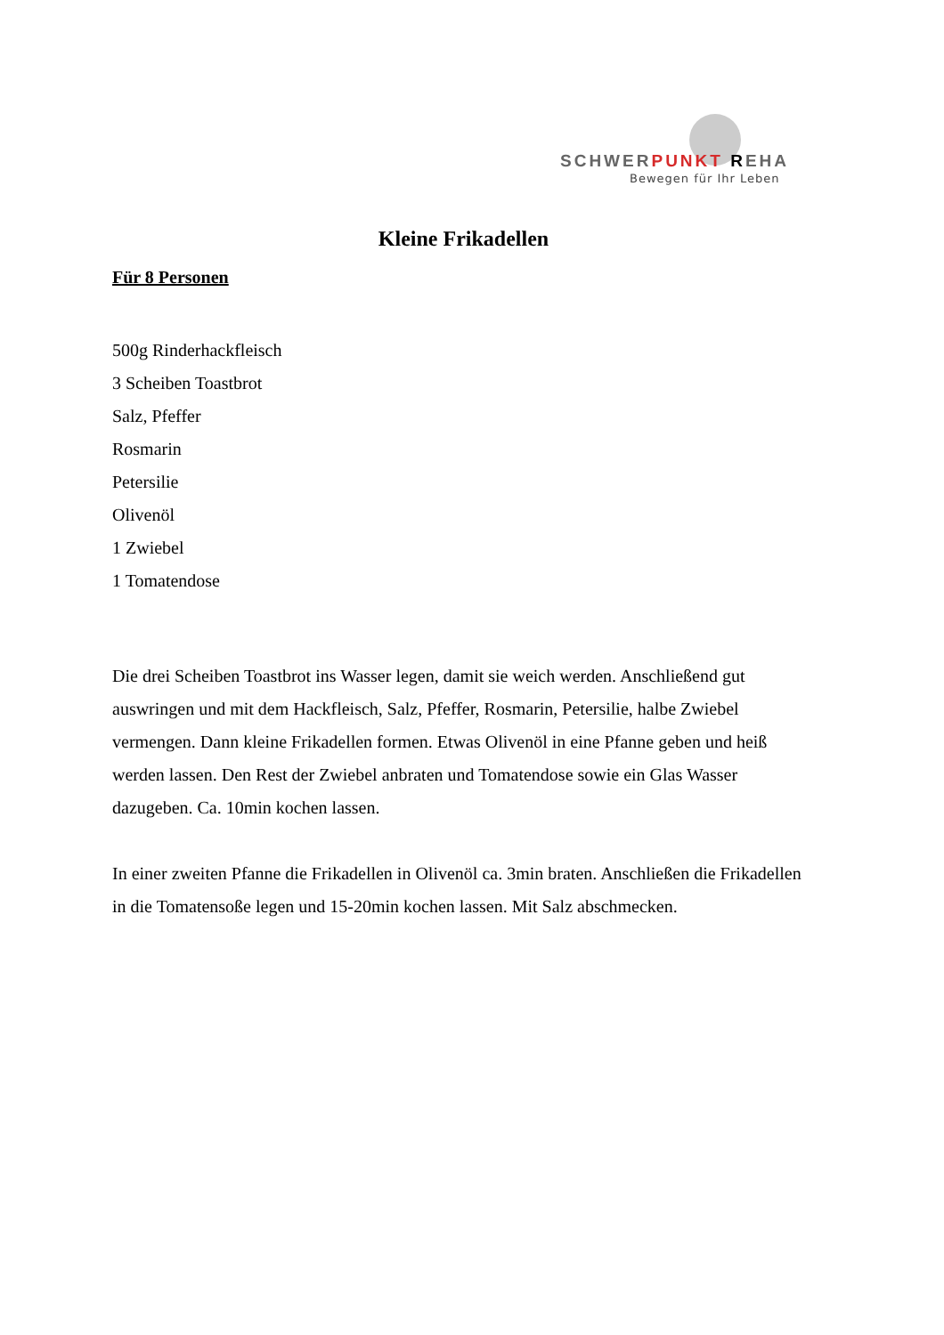SCHWERPUNKT REHA
Bewegen für Ihr Leben
Kleine Frikadellen
Für 8 Personen
500g Rinderhackfleisch
3 Scheiben Toastbrot
Salz, Pfeffer
Rosmarin
Petersilie
Olivenöl
1 Zwiebel
1 Tomatendose
Die drei Scheiben Toastbrot ins Wasser legen, damit sie weich werden. Anschließend gut auswringen und mit dem Hackfleisch, Salz, Pfeffer, Rosmarin, Petersilie, halbe Zwiebel vermengen. Dann kleine Frikadellen formen. Etwas Olivenöl in eine Pfanne geben und heiß werden lassen. Den Rest der Zwiebel anbraten und Tomatendose sowie ein Glas Wasser dazugeben. Ca. 10min kochen lassen.
In einer zweiten Pfanne die Frikadellen in Olivenöl ca. 3min braten. Anschließen die Frikadellen in die Tomatensoße legen und 15-20min kochen lassen. Mit Salz abschmecken.